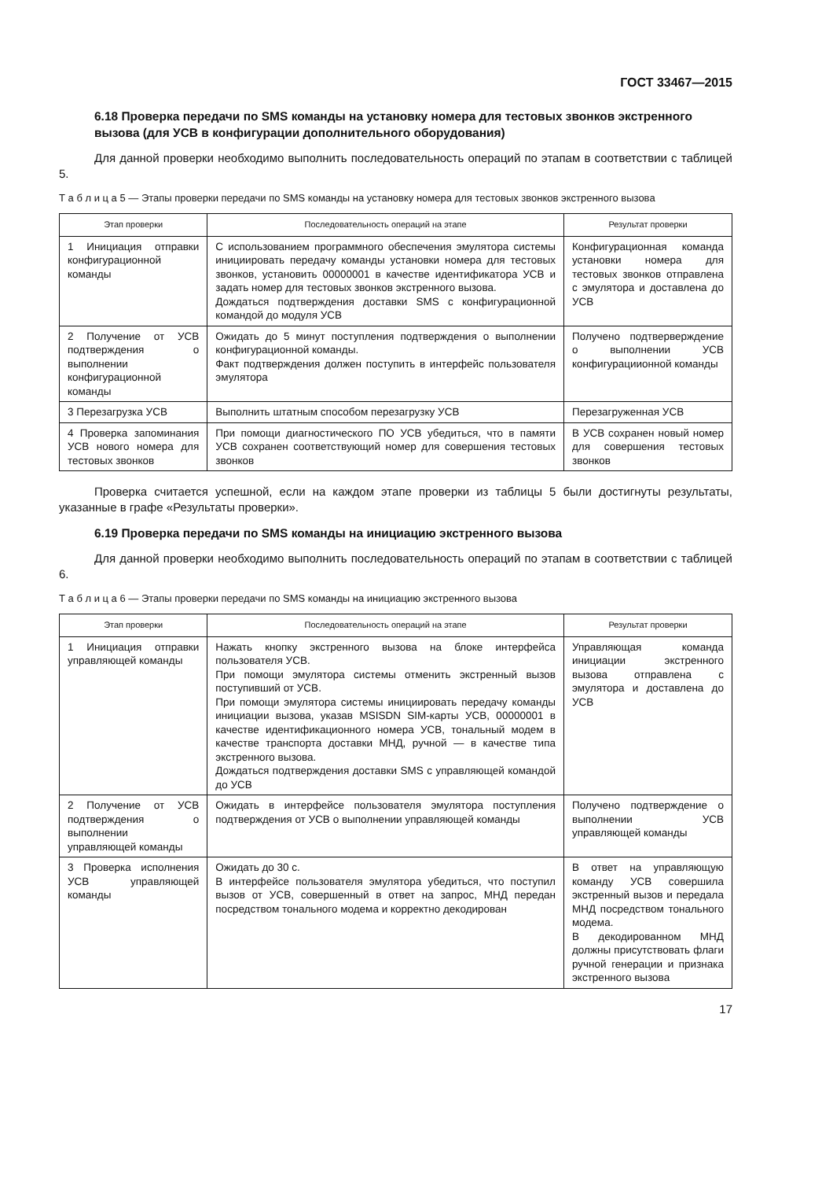ГОСТ 33467—2015
6.18 Проверка передачи по SMS команды на установку номера для тестовых звонков экстренного вызова (для УСВ в конфигурации дополнительного оборудования)
Для данной проверки необходимо выполнить последовательность операций по этапам в соответствии с таблицей 5.
Т а б л и ц а 5 — Этапы проверки передачи по SMS команды на установку номера для тестовых звонков экстренного вызова
| Этап проверки | Последовательность операций на этапе | Результат проверки |
| --- | --- | --- |
| 1 Инициация отправки конфигурационной команды | С использованием программного обеспечения эмулятора системы инициировать передачу команды установки номера для тестовых звонков, установить 00000001 в качестве идентификатора УСВ и задать номер для тестовых звонков экстренного вызова. Дождаться подтверждения доставки SMS с конфигурационной командой до модуля УСВ | Конфигурационная команда установки номера для тестовых звонков отправлена с эмулятора и доставлена до УСВ |
| 2 Получение от УСВ подтверждения о выполнении конфигурационной команды | Ожидать до 5 минут поступления подтверждения о выполнении конфигурационной команды. Факт подтверждения должен поступить в интерфейс пользователя эмулятора | Получено подтверверждение о выполнении УСВ конфигурациионной команды |
| 3 Перезагрузка УСВ | Выполнить штатным способом перезагрузку УСВ | Перезагруженная УСВ |
| 4 Проверка запоминания УСВ нового номера для тестовых звонков | При помощи диагностического ПО УСВ убедиться, что в памяти УСВ сохранен соответствующий номер для совершения тестовых звонков | В УСВ сохранен новый номер для совершения тестовых звонков |
Проверка считается успешной, если на каждом этапе проверки из таблицы 5 были достигнуты результаты, указанные в графе «Результаты проверки».
6.19 Проверка передачи по SMS команды на инициацию экстренного вызова
Для данной проверки необходимо выполнить последовательность операций по этапам в соответствии с таблицей 6.
Т а б л и ц а 6 — Этапы проверки передачи по SMS команды на инициацию экстренного вызова
| Этап проверки | Последовательность операций на этапе | Результат проверки |
| --- | --- | --- |
| 1 Инициация отправки управляющей команды | Нажать кнопку экстренного вызова на блоке интерфейса пользователя УСВ. При помощи эмулятора системы отменить экстренный вызов поступивший от УСВ. При помощи эмулятора системы инициировать передачу команды инициации вызова, указав MSISDN SIM-карты УСВ, 00000001 в качестве идентификационного номера УСВ, тональный модем в качестве транспорта доставки МНД, ручной — в качестве типа экстренного вызова. Дождаться подтверждения доставки SMS с управляющей командой до УСВ | Управляющая команда инициации экстренного вызова отправлена с эмулятора и доставлена до УСВ |
| 2 Получение от УСВ подтверждения о выполнении управляющей команды | Ожидать в интерфейсе пользователя эмулятора поступления подтверждения от УСВ о выполнении управляющей команды | Получено подтверждение о выполнении УСВ управляющей команды |
| 3 Проверка исполнения УСВ управляющей команды | Ожидать до 30 с. В интерфейсе пользователя эмулятора убедиться, что поступил вызов от УСВ, совершенный в ответ на запрос, МНД передан посредством тонального модема и корректно декодирован | В ответ на управляющую команду УСВ совершила экстренный вызов и передала МНД посредством тонального модема. В декодированном МНД должны присутствовать флаги ручной генерации и признака экстренного вызова |
17